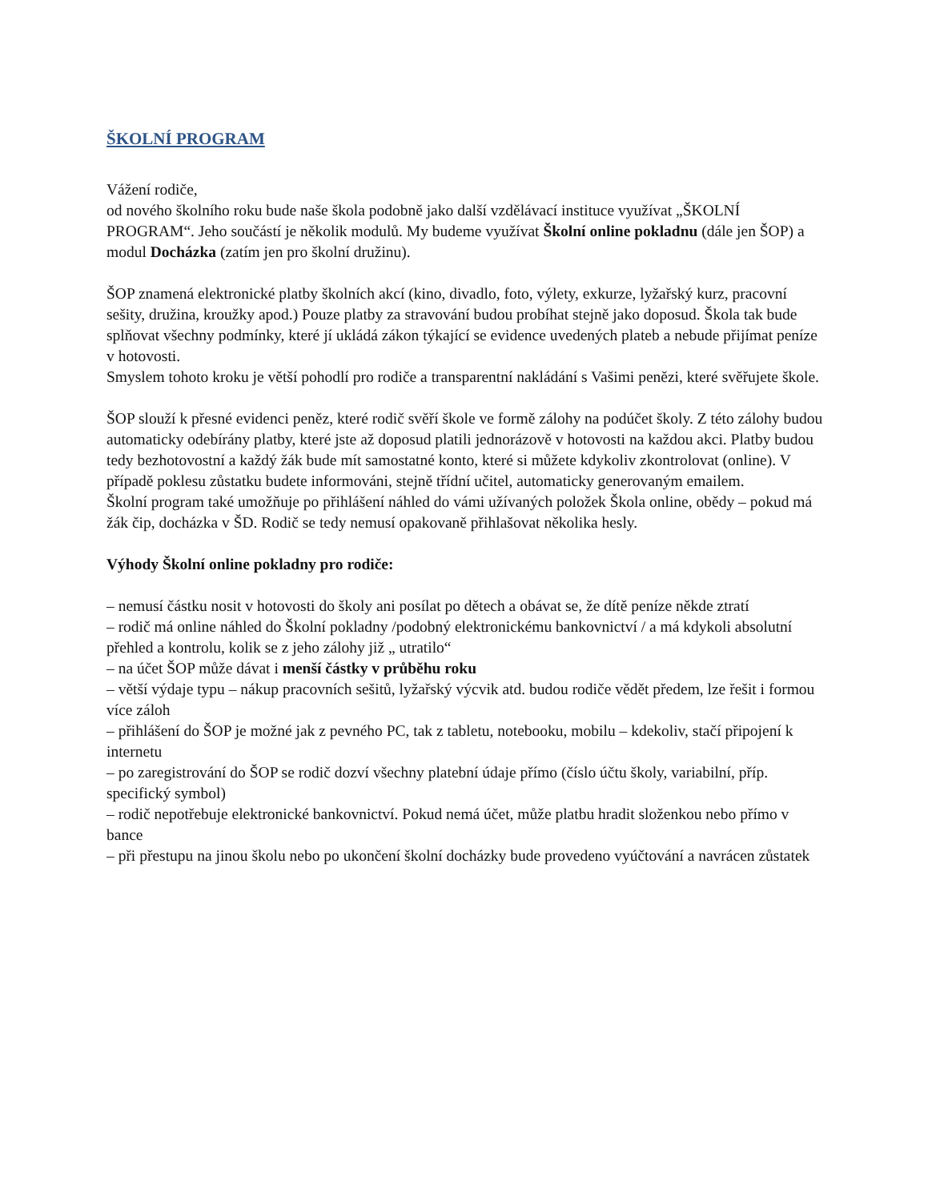ŠKOLNÍ PROGRAM
Vážení rodiče,
od nového školního roku bude naše škola podobně jako další vzdělávací instituce využívat „ŠKOLNÍ PROGRAM“. Jeho součástí je několik modulů. My budeme využívat Školní online pokladnu (dále jen ŠOP) a modul Docházka (zatím jen pro školní družinu).
ŠOP znamená elektronické platby školních akcí (kino, divadlo, foto, výlety, exkurze, lyžařský kurz, pracovní sešity, družina, kroužky apod.) Pouze platby za stravování budou probíhat stejně jako doposud. Škola tak bude splňovat všechny podmínky, které jí ukládá zákon týkající se evidence uvedených plateb a nebude přijímat peníze v hotovosti.
Smyslem tohoto kroku je větší pohodlí pro rodiče a transparentní nakládání s Vašimi penězi, které svěřujete škole.
ŠOP slouží k přesné evidenci peněz, které rodič svěří škole ve formě zálohy na podúčet školy. Z této zálohy budou automaticky odebírány platby, které jste až doposud platili jednorázově v hotovosti na každou akci. Platby budou tedy bezhotovostní a každý žák bude mít samostatné konto, které si můžete kdykoliv zkontrolovat (online). V případě poklesu zůstatku budete informováni, stejně třídní učitel, automaticky generovaným emailem.
Školní program také umožňuje po přihlášení náhled do vámi užívaných položek Škola online, obědy – pokud má žák čip, docházka v ŠD. Rodič se tedy nemusí opakovaně přihlašovat několika hesly.
Výhody Školní online pokladny pro rodiče:
– nemusí částku nosit v hotovosti do školy ani posílat po dětech a obávat se, že dítě peníze někde ztratí
– rodič má online náhled do Školní pokladny /podobný elektronickému bankovnictví / a má kdykoli absolutní přehled a kontrolu, kolik se z jeho zálohy již „ utratilo“
– na účet ŠOP může dávat i menší částky v průběhu roku
– větší výdaje typu – nákup pracovních sešitů, lyžařský výcvik atd. budou rodiče vědět předem, lze řešit i formou více záloh
– přihlášení do ŠOP je možné jak z pevného PC, tak z tabletu, notebooku, mobilu – kdekoliv, stačí připojení k internetu
– po zaregistrování do ŠOP se rodič dozví všechny platební údaje přímo (číslo účtu školy, variabilní, příp. specifický symbol)
– rodič nepotřebuje elektronické bankovnictví. Pokud nemá účet, může platbu hradit složenkou nebo přímo v bance
– při přestupu na jinou školu nebo po ukončení školní docházky bude provedeno vyúčtování a navrácen zůstatek